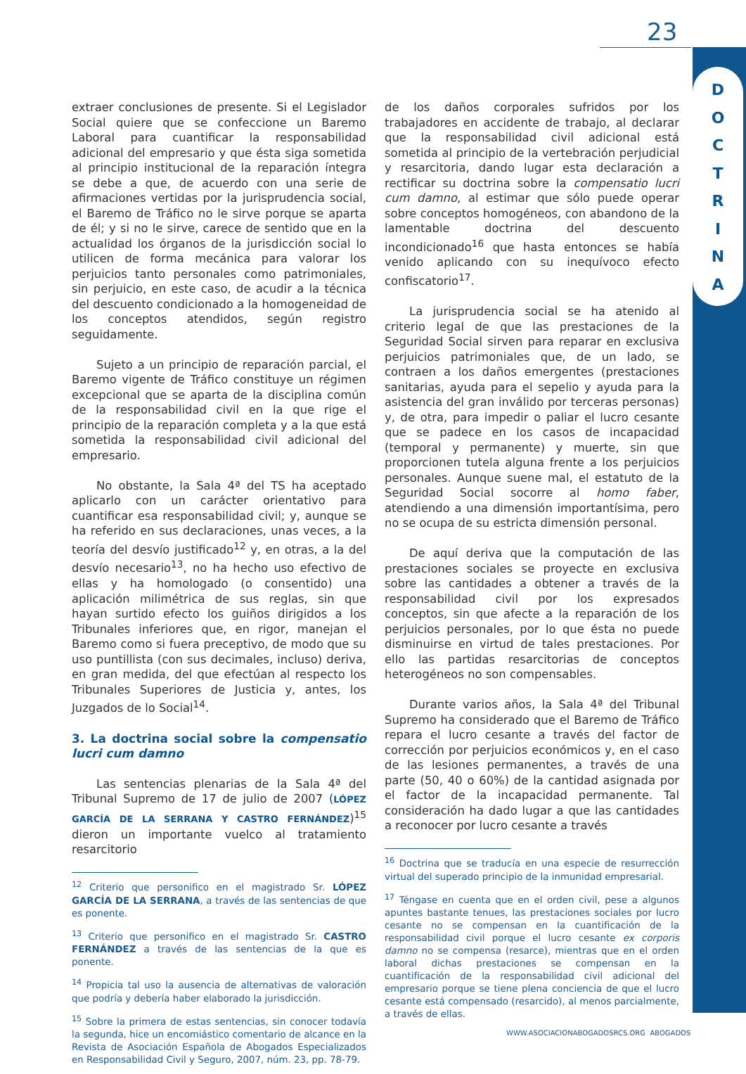23
D
O
C
T
R
I
N
A
extraer conclusiones de presente. Si el Legislador Social quiere que se confeccione un Baremo Laboral para cuantificar la responsabilidad adicional del empresario y que ésta siga sometida al principio institucional de la reparación íntegra se debe a que, de acuerdo con una serie de afirmaciones vertidas por la jurisprudencia social, el Baremo de Tráfico no le sirve porque se aparta de él; y si no le sirve, carece de sentido que en la actualidad los órganos de la jurisdicción social lo utilicen de forma mecánica para valorar los perjuicios tanto personales como patrimoniales, sin perjuicio, en este caso, de acudir a la técnica del descuento condicionado a la homogeneidad de los conceptos atendidos, según registro seguidamente.
Sujeto a un principio de reparación parcial, el Baremo vigente de Tráfico constituye un régimen excepcional que se aparta de la disciplina común de la responsabilidad civil en la que rige el principio de la reparación completa y a la que está sometida la responsabilidad civil adicional del empresario.
No obstante, la Sala 4ª del TS ha aceptado aplicarlo con un carácter orientativo para cuantificar esa responsabilidad civil; y, aunque se ha referido en sus declaraciones, unas veces, a la teoría del desvío justificado<sup>12</sup> y, en otras, a la del desvío necesario<sup>13</sup>, no ha hecho uso efectivo de ellas y ha homologado (o consentido) una aplicación milimétrica de sus reglas, sin que hayan surtido efecto los guiños dirigidos a los Tribunales inferiores que, en rigor, manejan el Baremo como si fuera preceptivo, de modo que su uso puntillista (con sus decimales, incluso) deriva, en gran medida, del que efectúan al respecto los Tribunales Superiores de Justicia y, antes, los Juzgados de lo Social<sup>14</sup>.
3. La doctrina social sobre la compensatio lucri cum damno
Las sentencias plenarias de la Sala 4ª del Tribunal Supremo de 17 de julio de 2007 (LÓPEZ GARCÍA DE LA SERRANA Y CASTRO FERNÁNDEZ)<sup>15</sup> dieron un importante vuelco al tratamiento resarcitorio
<sup>12</sup> Criterio que personifico en el magistrado Sr. LÓPEZ GARCÍA DE LA SERRANA, a través de las sentencias de que es ponente.
<sup>13</sup> Criterio que personifico en el magistrado Sr. CASTRO FERNÁNDEZ a través de las sentencias de la que es ponente.
<sup>14</sup> Propicia tal uso la ausencia de alternativas de valoración que podría y debería haber elaborado la jurisdicción.
<sup>15</sup> Sobre la primera de estas sentencias, sin conocer todavía la segunda, hice un encomiástico comentario de alcance en la Revista de Asociación Española de Abogados Especializados en Responsabilidad Civil y Seguro, 2007, núm. 23, pp. 78-79.
de los daños corporales sufridos por los trabajadores en accidente de trabajo, al declarar que la responsabilidad civil adicional está sometida al principio de la vertebración perjudicial y resarcitoria, dando lugar esta declaración a rectificar su doctrina sobre la compensatio lucri cum damno, al estimar que sólo puede operar sobre conceptos homogéneos, con abandono de la lamentable doctrina del descuento incondicionado<sup>16</sup> que hasta entonces se había venido aplicando con su inequívoco efecto confiscatorio<sup>17</sup>.
La jurisprudencia social se ha atenido al criterio legal de que las prestaciones de la Seguridad Social sirven para reparar en exclusiva perjuicios patrimoniales que, de un lado, se contraen a los daños emergentes (prestaciones sanitarias, ayuda para el sepelio y ayuda para la asistencia del gran inválido por terceras personas) y, de otra, para impedir o paliar el lucro cesante que se padece en los casos de incapacidad (temporal y permanente) y muerte, sin que proporcionen tutela alguna frente a los perjuicios personales. Aunque suene mal, el estatuto de la Seguridad Social socorre al homo faber, atendiendo a una dimensión importantísima, pero no se ocupa de su estricta dimensión personal.
De aquí deriva que la computación de las prestaciones sociales se proyecte en exclusiva sobre las cantidades a obtener a través de la responsabilidad civil por los expresados conceptos, sin que afecte a la reparación de los perjuicios personales, por lo que ésta no puede disminuirse en virtud de tales prestaciones. Por ello las partidas resarcitorias de conceptos heterogéneos no son compensables.
Durante varios años, la Sala 4ª del Tribunal Supremo ha considerado que el Baremo de Tráfico repara el lucro cesante a través del factor de corrección por perjuicios económicos y, en el caso de las lesiones permanentes, a través de una parte (50, 40 o 60%) de la cantidad asignada por el factor de la incapacidad permanente. Tal consideración ha dado lugar a que las cantidades a reconocer por lucro cesante a través
<sup>16</sup> Doctrina que se traducía en una especie de resurrección virtual del superado principio de la inmunidad empresarial.
<sup>17</sup> Téngase en cuenta que en el orden civil, pese a algunos apuntes bastante tenues, las prestaciones sociales por lucro cesante no se compensan en la cuantificación de la responsabilidad civil porque el lucro cesante ex corporis damno no se compensa (resarce), mientras que en el orden laboral dichas prestaciones se compensan en la cuantificación de la responsabilidad civil adicional del empresario porque se tiene plena conciencia de que el lucro cesante está compensado (resarcido), al menos parcialmente, a través de ellas.
WWW.ASOCIACIONABOGADOSRCS.ORG ABOGADOS